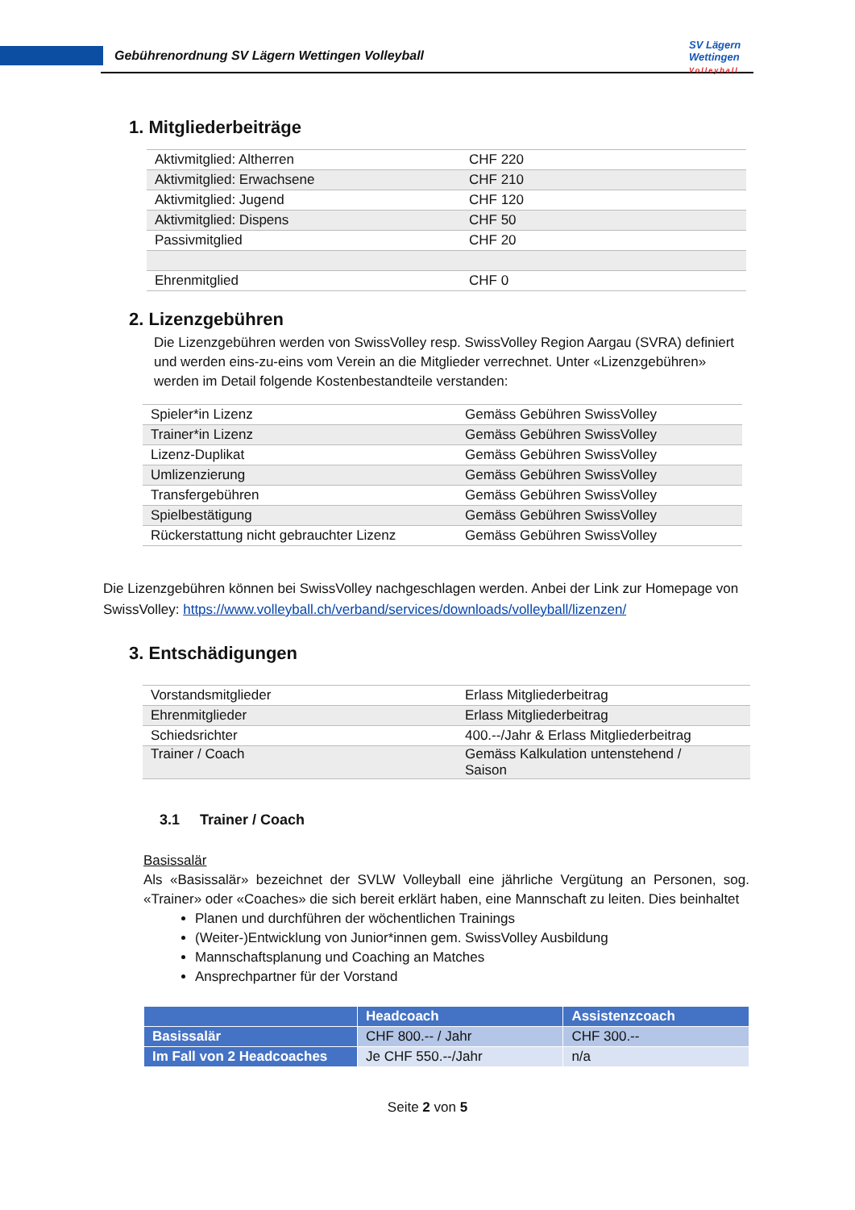Gebührenordnung SV Lägern Wettingen Volleyball
SV Lägern
Wettingen
Volleyball
1. Mitgliederbeiträge
| Aktivmitglied: Altherren | CHF 220 |
| Aktivmitglied: Erwachsene | CHF 210 |
| Aktivmitglied: Jugend | CHF 120 |
| Aktivmitglied: Dispens | CHF 50 |
| Passivmitglied | CHF 20 |
| Ehrenmitglied | CHF 0 |
2. Lizenzgebühren
Die Lizenzgebühren werden von SwissVolley resp. SwissVolley Region Aargau (SVRA) definiert und werden eins-zu-eins vom Verein an die Mitglieder verrechnet. Unter «Lizenzgebühren» werden im Detail folgende Kostenbestandteile verstanden:
| Spieler*in Lizenz | Gemäss Gebühren SwissVolley |
| Trainer*in Lizenz | Gemäss Gebühren SwissVolley |
| Lizenz-Duplikat | Gemäss Gebühren SwissVolley |
| Umlizenzierung | Gemäss Gebühren SwissVolley |
| Transfergebühren | Gemäss Gebühren SwissVolley |
| Spielbestätigung | Gemäss Gebühren SwissVolley |
| Rückerstattung nicht gebrauchter Lizenz | Gemäss Gebühren SwissVolley |
Die Lizenzgebühren können bei SwissVolley nachgeschlagen werden. Anbei der Link zur Homepage von SwissVolley: https://www.volleyball.ch/verband/services/downloads/volleyball/lizenzen/
3. Entschädigungen
| Vorstandsmitglieder | Erlass Mitgliederbeitrag |
| Ehrenmitglieder | Erlass Mitgliederbeitrag |
| Schiedsrichter | 400.--/Jahr & Erlass Mitgliederbeitrag |
| Trainer / Coach | Gemäss Kalkulation untenstehend / Saison |
3.1 Trainer / Coach
Basissalär
Als «Basissalär» bezeichnet der SVLW Volleyball eine jährliche Vergütung an Personen, sog. «Trainer» oder «Coaches» die sich bereit erklärt haben, eine Mannschaft zu leiten. Dies beinhaltet
Planen und durchführen der wöchentlichen Trainings
(Weiter-)Entwicklung von Junior*innen gem. SwissVolley Ausbildung
Mannschaftsplanung und Coaching an Matches
Ansprechpartner für der Vorstand
| | Headcoach | Assistenzcoach |
| Basissalär | CHF 800.-- / Jahr | CHF 300.-- |
| Im Fall von 2 Headcoaches | Je CHF 550.--/Jahr | n/a |
Seite 2 von 5